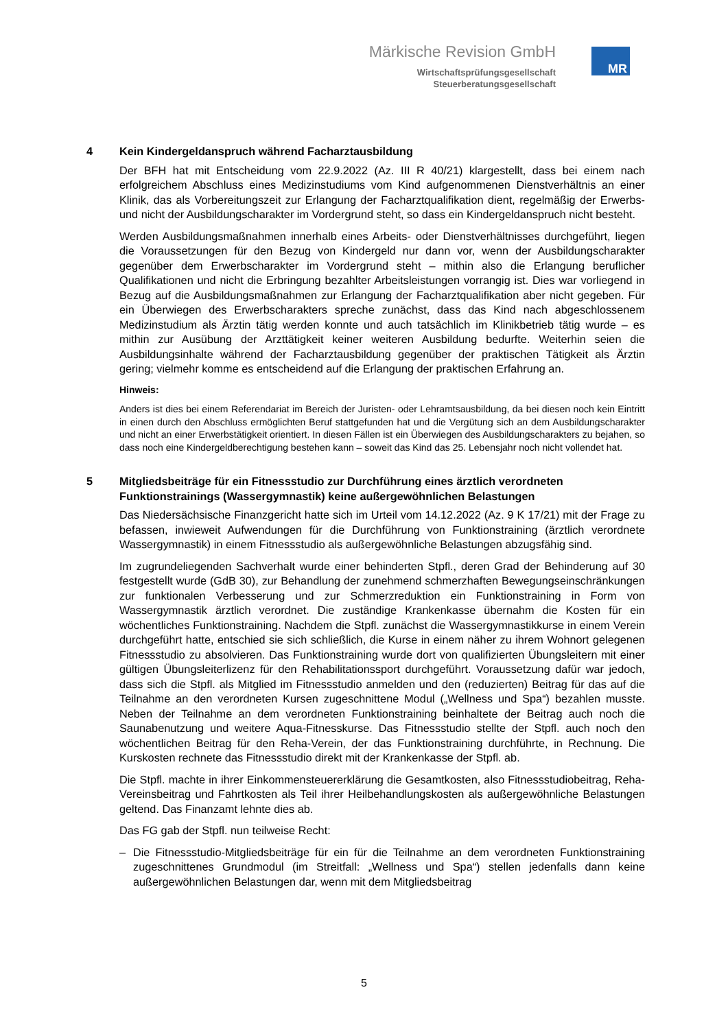Märkische Revision GmbH
Wirtschaftsprüfungsgesellschaft
Steuerberatungsgesellschaft
MR
4 Kein Kindergeldanspruch während Facharztausbildung
Der BFH hat mit Entscheidung vom 22.9.2022 (Az. III R 40/21) klargestellt, dass bei einem nach erfolgreichem Abschluss eines Medizinstudiums vom Kind aufgenommenen Dienstverhältnis an einer Klinik, das als Vorbereitungszeit zur Erlangung der Facharztqualifikation dient, regelmäßig der Erwerbs- und nicht der Ausbildungscharakter im Vordergrund steht, so dass ein Kindergeldanspruch nicht besteht.
Werden Ausbildungsmaßnahmen innerhalb eines Arbeits- oder Dienstverhältnisses durchgeführt, liegen die Voraussetzungen für den Bezug von Kindergeld nur dann vor, wenn der Ausbildungscharakter gegenüber dem Erwerbscharakter im Vordergrund steht – mithin also die Erlangung beruflicher Qualifikationen und nicht die Erbringung bezahlter Arbeitsleistungen vorrangig ist. Dies war vorliegend in Bezug auf die Ausbildungsmaßnahmen zur Erlangung der Facharztqualifikation aber nicht gegeben. Für ein Überwiegen des Erwerbscharakters spreche zunächst, dass das Kind nach abgeschlossenem Medizinstudium als Ärztin tätig werden konnte und auch tatsächlich im Klinikbetrieb tätig wurde – es mithin zur Ausübung der Arzttätigkeit keiner weiteren Ausbildung bedurfte. Weiterhin seien die Ausbildungsinhalte während der Facharztausbildung gegenüber der praktischen Tätigkeit als Ärztin gering; vielmehr komme es entscheidend auf die Erlangung der praktischen Erfahrung an.
Hinweis:
Anders ist dies bei einem Referendariat im Bereich der Juristen- oder Lehramtsausbildung, da bei diesen noch kein Eintritt in einen durch den Abschluss ermöglichten Beruf stattgefunden hat und die Vergütung sich an dem Ausbildungscharakter und nicht an einer Erwerbstätigkeit orientiert. In diesen Fällen ist ein Überwiegen des Ausbildungscharakters zu bejahen, so dass noch eine Kindergeldberechtigung bestehen kann – soweit das Kind das 25. Lebensjahr noch nicht vollendet hat.
5 Mitgliedsbeiträge für ein Fitnessstudio zur Durchführung eines ärztlich verordneten Funktionstrainings (Wassergymnastik) keine außergewöhnlichen Belastungen
Das Niedersächsische Finanzgericht hatte sich im Urteil vom 14.12.2022 (Az. 9 K 17/21) mit der Frage zu befassen, inwieweit Aufwendungen für die Durchführung von Funktionstraining (ärztlich verordnete Wassergymnastik) in einem Fitnessstudio als außergewöhnliche Belastungen abzugsfähig sind.
Im zugrundeliegenden Sachverhalt wurde einer behinderten Stpfl., deren Grad der Behinderung auf 30 festgestellt wurde (GdB 30), zur Behandlung der zunehmend schmerzhaften Bewegungseinschränkungen zur funktionalen Verbesserung und zur Schmerzreduktion ein Funktionstraining in Form von Wassergymnastik ärztlich verordnet. Die zuständige Krankenkasse übernahm die Kosten für ein wöchentliches Funktionstraining. Nachdem die Stpfl. zunächst die Wassergymnastikkurse in einem Verein durchgeführt hatte, entschied sie sich schließlich, die Kurse in einem näher zu ihrem Wohnort gelegenen Fitnessstudio zu absolvieren. Das Funktionstraining wurde dort von qualifizierten Übungsleitern mit einer gültigen Übungsleiterlizenz für den Rehabilitationssport durchgeführt. Voraussetzung dafür war jedoch, dass sich die Stpfl. als Mitglied im Fitnessstudio anmelden und den (reduzierten) Beitrag für das auf die Teilnahme an den verordneten Kursen zugeschnittene Modul („Wellness und Spa“) bezahlen musste. Neben der Teilnahme an dem verordneten Funktionstraining beinhaltete der Beitrag auch noch die Saunabenutzung und weitere Aqua-Fitnesskurse. Das Fitnessstudio stellte der Stpfl. auch noch den wöchentlichen Beitrag für den Reha-Verein, der das Funktionstraining durchführte, in Rechnung. Die Kurskosten rechnete das Fitnessstudio direkt mit der Krankenkasse der Stpfl. ab.
Die Stpfl. machte in ihrer Einkommensteuererklärung die Gesamtkosten, also Fitnessstudiobeitrag, Reha-Vereinsbeitrag und Fahrtkosten als Teil ihrer Heilbehandlungskosten als außergewöhnliche Belastungen geltend. Das Finanzamt lehnte dies ab.
Das FG gab der Stpfl. nun teilweise Recht:
– Die Fitnessstudio-Mitgliedsbeiträge für ein für die Teilnahme an dem verordneten Funktionstraining zugeschnittenes Grundmodul (im Streitfall: „Wellness und Spa“) stellen jedenfalls dann keine außergewöhnlichen Belastungen dar, wenn mit dem Mitgliedsbeitrag
5